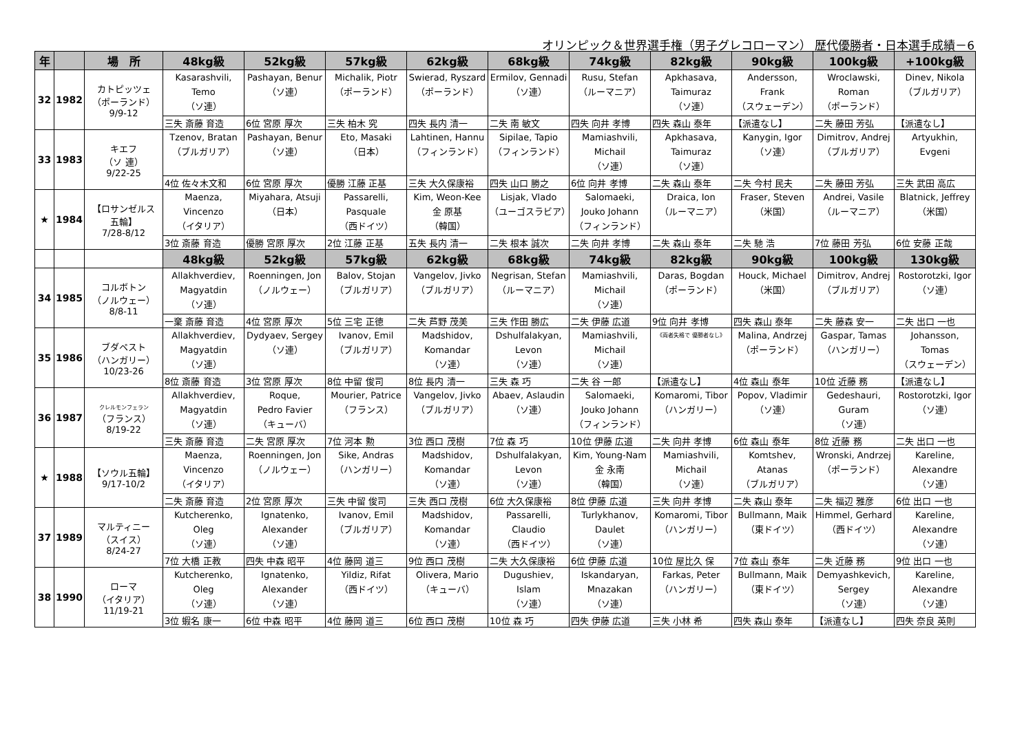オリンピック＆世界選手権（男子グレコローマン） 歴代優勝者・日本選手成績－6
| 年 | | 場 所 | 48kg級 | 52kg級 | 57kg級 | 62kg級 | 68kg級 | 74kg級 | 82kg級 | 90kg級 | 100kg級 | +100kg級 |
| --- | --- | --- | --- | --- | --- | --- | --- | --- | --- | --- | --- | --- |
| 32 | 1982 | カトピッツェ （ポーランド） 9/9-12 | Kasarashvili, Temo （ソ連） | Pashayan, Benur （ソ連） | Michalik, Piotr （ポーランド） | Swierad, Ryszard （ポーランド） | Ermilov, Gennadi （ソ連） | Rusu, Stefan （ルーマニア） | Apkhasava, Taimuraz （ソ連） | Andersson, Frank （スウェーデン） | Wroclawski, Roman （ポーランド） | Dinev, Nikola （ブルガリア） |
| | | | 三失 斎藤 育造 | 6位 宮原 厚次 | 三失 柏木 究 | 四失 長内 清一 | 二失 南 敏文 | 四失 向井 孝博 | 四失 森山 泰年 | 【派遣なし】 | 二失 藤田 芳弘 | 【派遣なし】 |
| 33 | 1983 | キエフ （ソ 連） 9/22-25 | Tzenov, Bratan （ブルガリア） | Pashayan, Benur （ソ連） | Eto, Masaki （日本） | Lahtinen, Hannu （フィンランド） | Sipilae, Tapio （フィンランド） | Mamiashvili, Michail （ソ連） | Apkhasava, Taimuraz （ソ連） | Kanygin, Igor （ソ連） | Dimitrov, Andrej （ブルガリア） | Artyukhin, Evgeni |
| | | | 4位 佐々木文和 | 6位 宮原 厚次 | 優勝 江藤 正基 | 三失 大久保康裕 | 四失 山口 勝之 | 6位 向井 孝博 | 二失 森山 泰年 | 二失 今村 民夫 | 二失 藤田 芳弘 | 三失 武田 高広 |
| ★ | 1984 | 【ロサンゼルス 五輪】 7/28-8/12 | Maenza, Vincenzo （イタリア） | Miyahara, Atsuji （日本） | Passarelli, Pasquale （西ドイツ） | Kim, Weon-Kee 金 原基 （韓国） | Lisjak, Vlado （ユーゴスラビア） | Salomaeki, Jouko Johann （フィンランド） | Draica, Ion （ルーマニア） | Fraser, Steven （米国） | Andrei, Vasile （ルーマニア） | Blatnick, Jeffrey （米国） |
| | | | 3位 斎藤 育造 | 優勝 宮原 厚次 | 2位 江藤 正基 | 五失 長内 清一 | 二失 根本 誠次 | 二失 向井 孝博 | 二失 森山 泰年 | 二失 馳 浩 | 7位 藤田 芳弘 | 6位 安藤 正哉 |
| | | | 48kg級 | 52kg級 | 57kg級 | 62kg級 | 68kg級 | 74kg級 | 82kg級 | 90kg級 | 100kg級 | 130kg級 |
| 34 | 1985 | コルボトン （ノルウェー） 8/8-11 | Allakhverdiev, Magyatdin （ソ連） | Roenningen, Jon （ノルウェー） | Balov, Stojan （ブルガリア） | Vangelov, Jivko （ブルガリア） | Negrisan, Stefan （ルーマニア） | Mamiashvili, Michail （ソ連） | Daras, Bogdan （ポーランド） | Houck, Michael （米国） | Dimitrov, Andrej （ブルガリア） | Rostorotzki, Igor （ソ連） |
| | | | 一棄 斎藤 育造 | 4位 宮原 厚次 | 5位 三宅 正徳 | 二失 芦野 茂美 | 三失 作田 勝広 | 二失 伊藤 広道 | 9位 向井 孝博 | 四失 森山 泰年 | 二失 藤森 安一 | 二失 出口 一也 |
| 35 | 1986 | ブダペスト （ハンガリー） 10/23-26 | Allakhverdiev, Magyatdin （ソ連） | Dydyaev, Sergey （ソ連） | Ivanov, Emil （ブルガリア） | Madshidov, Komandar （ソ連） | Dshulfalakyan, Levon （ソ連） | Mamiashvili, Michail （ソ連） | 《両者失格で 優勝者なし》 | Malina, Andrzej （ポーランド） | Gaspar, Tamas （ハンガリー） | Johansson, Tomas （スウェーデン） |
| | | | 8位 斎藤 育造 | 3位 宮原 厚次 | 8位 中留 俊司 | 8位 長内 清一 | 三失 森 巧 | 二失 谷 一郎 | 【派遣なし】 | 4位 森山 泰年 | 10位 近藤 務 | 【派遣なし】 |
| 36 | 1987 | クレルモンフェラン （フランス） 8/19-22 | Allakhverdiev, Magyatdin （ソ連） | Roque, Pedro Favier （キューバ） | Mourier, Patrice （フランス） | Vangelov, Jivko （ブルガリア） | Abaev, Aslaudin （ソ連） | Salomaeki, Jouko Johann （フィンランド） | Komaromi, Tibor （ハンガリー） | Popov, Vladimir （ソ連） | Gedeshauri, Guram （ソ連） | Rostorotzki, Igor （ソ連） |
| | | | 三失 斎藤 育造 | 二失 宮原 厚次 | 7位 河本 勲 | 3位 西口 茂樹 | 7位 森 巧 | 10位 伊藤 広道 | 二失 向井 孝博 | 6位 森山 泰年 | 8位 近藤 務 | 二失 出口 一也 |
| ★ | 1988 | 【ソウル五輪】 9/17-10/2 | Maenza, Vincenzo （イタリア） | Roenningen, Jon （ノルウェー） | Sike, Andras （ハンガリー） | Madshidov, Komandar （ソ連） | Dshulfalakyan, Levon （ソ連） | Kim, Young-Nam 金 永南 （韓国） | Mamiashvili, Michail （ソ連） | Komtshev, Atanas （ブルガリア） | Wronski, Andrzej （ポーランド） | Kareline, Alexandre （ソ連） |
| | | | 二失 斎藤 育造 | 2位 宮原 厚次 | 三失 中留 俊司 | 三失 西口 茂樹 | 6位 大久保康裕 | 8位 伊藤 広道 | 三失 向井 孝博 | 二失 森山 泰年 | 二失 福辺 雅彦 | 6位 出口 一也 |
| 37 | 1989 | マルティニー （スイス） 8/24-27 | Kutcherenko, Oleg （ソ連） | Ignatenko, Alexander （ソ連） | Ivanov, Emil （ブルガリア） | Madshidov, Komandar （ソ連） | Passarelli, Claudio （西ドイツ） | Turlykhanov, Daulet （ソ連） | Komaromi, Tibor （ハンガリー） | Bullmann, Maik （東ドイツ） | Himmel, Gerhard （西ドイツ） | Kareline, Alexandre （ソ連） |
| | | | 7位 大橋 正教 | 四失 中森 昭平 | 4位 藤岡 道三 | 9位 西口 茂樹 | 二失 大久保康裕 | 6位 伊藤 広道 | 10位 屋比久 保 | 7位 森山 泰年 | 二失 近藤 務 | 9位 出口 一也 |
| 38 | 1990 | ローマ （イタリア） 11/19-21 | Kutcherenko, Oleg （ソ連） | Ignatenko, Alexander （ソ連） | Yildiz, Rifat （西ドイツ） | Olivera, Mario （キューバ） | Dugushiev, Islam （ソ連） | Iskandaryan, Mnazakan （ソ連） | Farkas, Peter （ハンガリー） | Bullmann, Maik （東ドイツ） | Demyashkevich, Sergey （ソ連） | Kareline, Alexandre （ソ連） |
| | | | 3位 蝦名 康一 | 6位 中森 昭平 | 4位 藤岡 道三 | 6位 西口 茂樹 | 10位 森 巧 | 四失 伊藤 広道 | 三失 小林 希 | 四失 森山 泰年 | 【派遣なし】 | 四失 奈良 英則 |